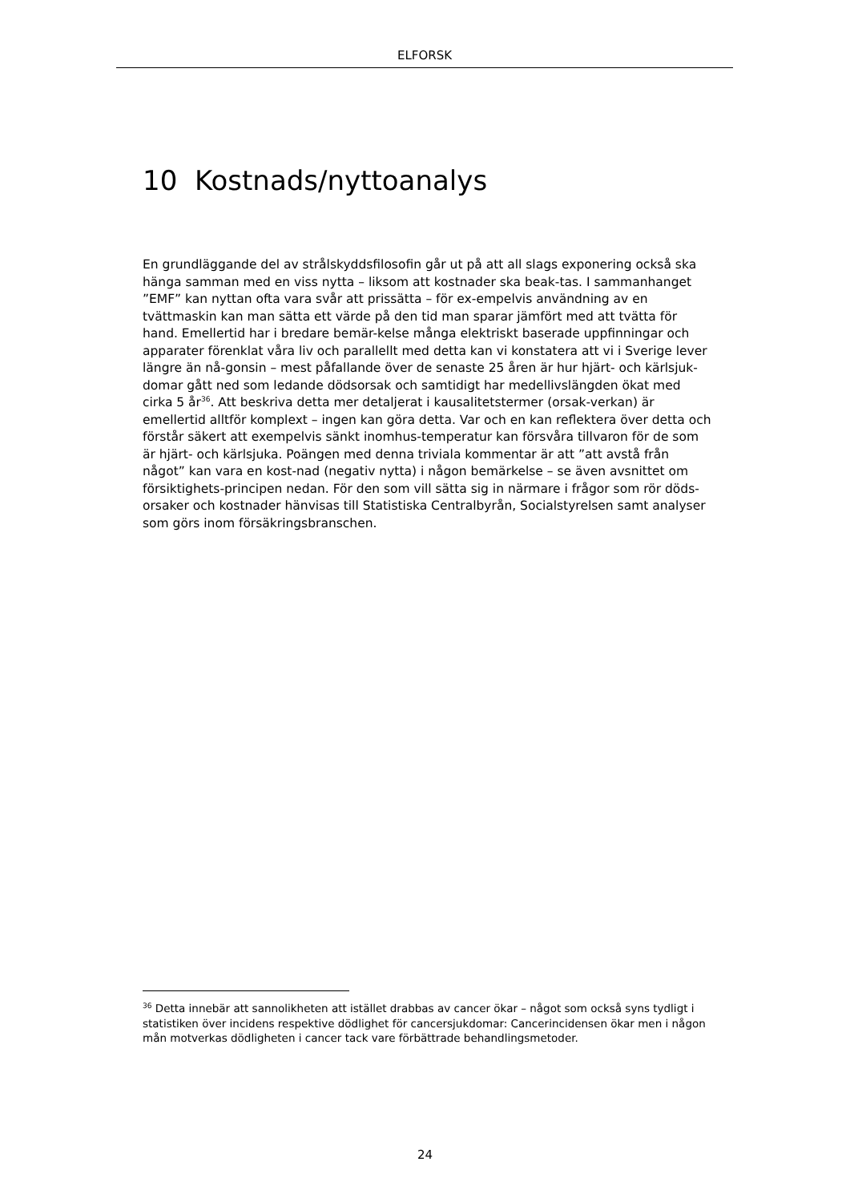ELFORSK
10 Kostnads/nyttoanalys
En grundläggande del av strålskyddsfilosofin går ut på att all slags exponering också ska hänga samman med en viss nytta – liksom att kostnader ska beak-tas. I sammanhanget ”EMF” kan nyttan ofta vara svår att prissätta – för ex-empelvis användning av en tvättmaskin kan man sätta ett värde på den tid man sparar jämfört med att tvätta för hand. Emellertid har i bredare bemär-kelse många elektriskt baserade uppfinningar och apparater förenklat våra liv och parallellt med detta kan vi konstatera att vi i Sverige lever längre än nå-gonsin – mest påfallande över de senaste 25 åren är hur hjärt- och kärlsjuk-domar gått ned som ledande dödsorsak och samtidigt har medellivslängden ökat med cirka 5 år<sup>36</sup>. Att beskriva detta mer detaljerat i kausalitetstermer (orsak-verkan) är emellertid alltför komplext – ingen kan göra detta. Var och en kan reflektera över detta och förstår säkert att exempelvis sänkt inomhus-temperatur kan försvåra tillvaron för de som är hjärt- och kärlsjuka. Poängen med denna triviala kommentar är att ”att avstå från något” kan vara en kost-nad (negativ nytta) i någon bemärkelse – se även avsnittet om försiktighets-principen nedan. För den som vill sätta sig in närmare i frågor som rör döds-orsaker och kostnader hänvisas till Statistiska Centralbyrån, Socialstyrelsen samt analyser som görs inom försäkringsbranschen.
<sup>36</sup> Detta innebär att sannolikheten att istället drabbas av cancer ökar – något som också syns tydligt i statistiken över incidens respektive dödlighet för cancersjukdomar: Cancerincidensen ökar men i någon mån motverkas dödligheten i cancer tack vare förbättrade behandlingsmetoder.
24